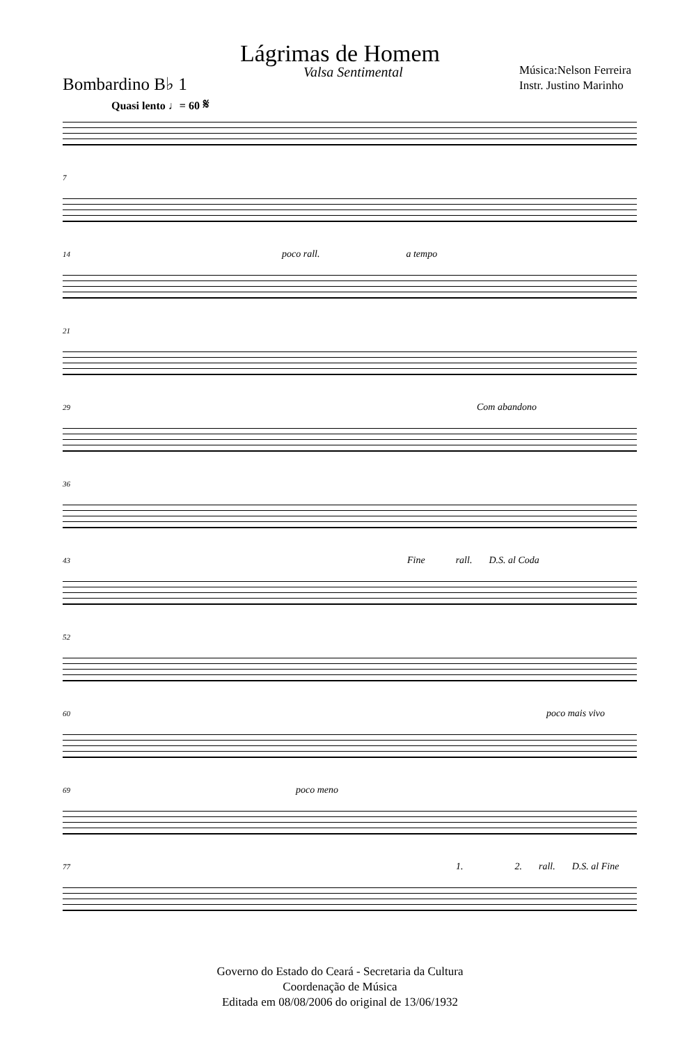Lágrimas de Homem
Bombardino B♭ 1
Valsa Sentimental
Música:Nelson Ferreira
Instr. Justino Marinho
Quasi lento ♩= 60 𝄋
7
14 poco rall. a tempo
21
29 Com abandono
36
43 Fine rall. D.S. al Coda
52
60 poco mais vivo
69 poco meno
77 1. 2. rall. D.S. al Fine
Governo do Estado do Ceará - Secretaria da Cultura
Coordenação de Música
Editada em 08/08/2006 do original de 13/06/1932